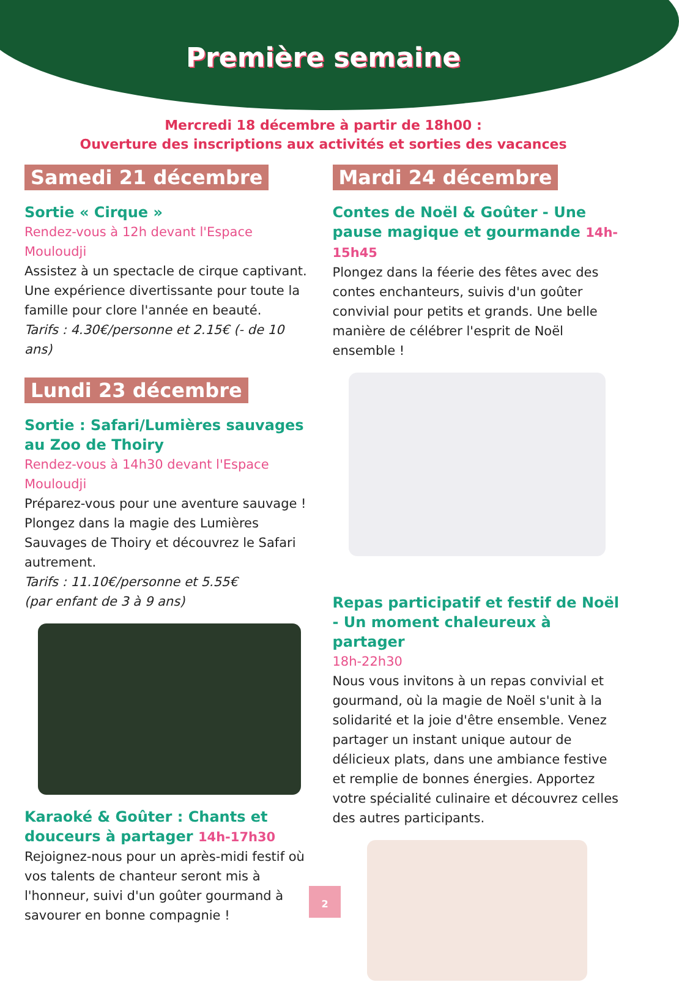Première semaine
Mercredi 18 décembre à partir de 18h00 :
Ouverture des inscriptions aux activités et sorties des vacances
Samedi 21 décembre
Sortie « Cirque »
Rendez-vous à 12h devant l'Espace Mouloudji
Assistez à un spectacle de cirque captivant. Une expérience divertissante pour toute la famille pour clore l'année en beauté.
Tarifs : 4.30€/personne et 2.15€ (- de 10 ans)
Lundi 23 décembre
Sortie : Safari/Lumières sauvages au Zoo de Thoiry
Rendez-vous à 14h30 devant l'Espace Mouloudji
Préparez-vous pour une aventure sauvage ! Plongez dans la magie des Lumières Sauvages de Thoiry et découvrez le Safari autrement.
Tarifs : 11.10€/personne et 5.55€
(par enfant de 3 à 9 ans)
Karaoké & Goûter : Chants et douceurs à partager 14h-17h30
Rejoignez-nous pour un après-midi festif où vos talents de chanteur seront mis à l'honneur, suivi d'un goûter gourmand à savourer en bonne compagnie !
Mardi 24 décembre
Contes de Noël & Goûter - Une pause magique et gourmande 14h-15h45
Plongez dans la féerie des fêtes avec des contes enchanteurs, suivis d'un goûter convivial pour petits et grands. Une belle manière de célébrer l'esprit de Noël ensemble !
Repas participatif et festif de Noël - Un moment chaleureux à partager
18h-22h30
Nous vous invitons à un repas convivial et gourmand, où la magie de Noël s'unit à la solidarité et la joie d'être ensemble. Venez partager un instant unique autour de délicieux plats, dans une ambiance festive et remplie de bonnes énergies. Apportez votre spécialité culinaire et découvrez celles des autres participants.
2